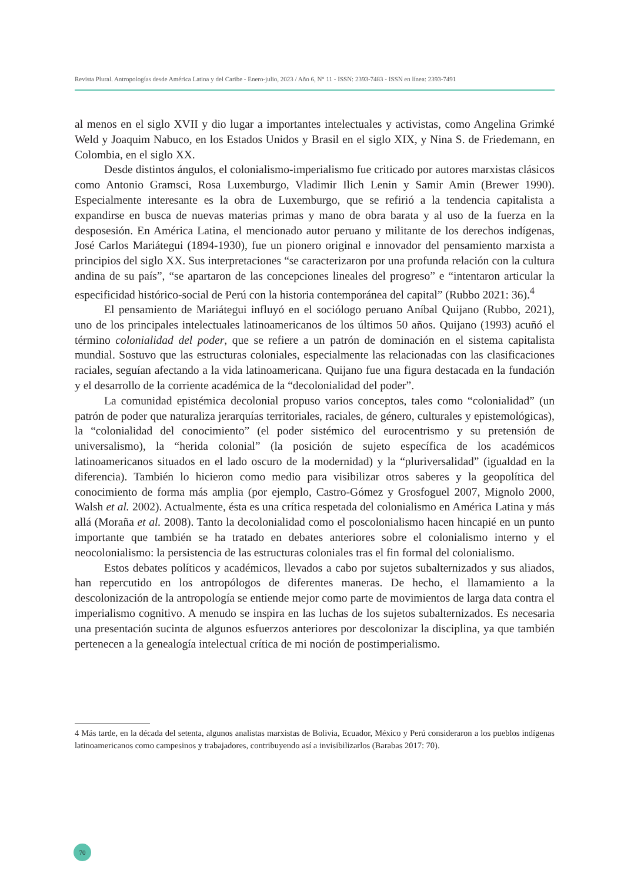Revista Plural. Antropologías desde América Latina y del Caribe - Enero-julio, 2023 / Año 6, N° 11 - ISSN: 2393-7483 - ISSN en línea: 2393-7491
al menos en el siglo XVII y dio lugar a importantes intelectuales y activistas, como Angelina Grimké Weld y Joaquim Nabuco, en los Estados Unidos y Brasil en el siglo XIX, y Nina S. de Friedemann, en Colombia, en el siglo XX.
Desde distintos ángulos, el colonialismo-imperialismo fue criticado por autores marxistas clásicos como Antonio Gramsci, Rosa Luxemburgo, Vladimir Ilich Lenin y Samir Amin (Brewer 1990). Especialmente interesante es la obra de Luxemburgo, que se refirió a la tendencia capitalista a expandirse en busca de nuevas materias primas y mano de obra barata y al uso de la fuerza en la desposesión. En América Latina, el mencionado autor peruano y militante de los derechos indígenas, José Carlos Mariátegui (1894-1930), fue un pionero original e innovador del pensamiento marxista a principios del siglo XX. Sus interpretaciones “se caracterizaron por una profunda relación con la cultura andina de su país”, “se apartaron de las concepciones lineales del progreso” e “intentaron articular la especificidad histórico-social de Perú con la historia contemporánea del capital” (Rubbo 2021: 36).<sup>4</sup>
El pensamiento de Mariátegui influyó en el sociólogo peruano Aníbal Quijano (Rubbo, 2021), uno de los principales intelectuales latinoamericanos de los últimos 50 años. Quijano (1993) acuñó el término colonialidad del poder, que se refiere a un patrón de dominación en el sistema capitalista mundial. Sostuvo que las estructuras coloniales, especialmente las relacionadas con las clasificaciones raciales, seguían afectando a la vida latinoamericana. Quijano fue una figura destacada en la fundación y el desarrollo de la corriente académica de la “decolonialidad del poder”.
La comunidad epistémica decolonial propuso varios conceptos, tales como “colonialidad” (un patrón de poder que naturaliza jerarquías territoriales, raciales, de género, culturales y epistemológicas), la “colonialidad del conocimiento” (el poder sistémico del eurocentrismo y su pretensión de universalismo), la “herida colonial” (la posición de sujeto específica de los académicos latinoamericanos situados en el lado oscuro de la modernidad) y la “pluriversalidad” (igualdad en la diferencia). También lo hicieron como medio para visibilizar otros saberes y la geopolítica del conocimiento de forma más amplia (por ejemplo, Castro-Gómez y Grosfoguel 2007, Mignolo 2000, Walsh et al. 2002). Actualmente, ésta es una crítica respetada del colonialismo en América Latina y más allá (Moraña et al. 2008). Tanto la decolonialidad como el poscolonialismo hacen hincapié en un punto importante que también se ha tratado en debates anteriores sobre el colonialismo interno y el neocolonialismo: la persistencia de las estructuras coloniales tras el fin formal del colonialismo.
Estos debates políticos y académicos, llevados a cabo por sujetos subalternizados y sus aliados, han repercutido en los antropólogos de diferentes maneras. De hecho, el llamamiento a la descolonización de la antropología se entiende mejor como parte de movimientos de larga data contra el imperialismo cognitivo. A menudo se inspira en las luchas de los sujetos subalternizados. Es necesaria una presentación sucinta de algunos esfuerzos anteriores por descolonizar la disciplina, ya que también pertenecen a la genealogía intelectual crítica de mi noción de postimperialismo.
4 Más tarde, en la década del setenta, algunos analistas marxistas de Bolivia, Ecuador, México y Perú consideraron a los pueblos indígenas latinoamericanos como campesinos y trabajadores, contribuyendo así a invisibilizarlos (Barabas 2017: 70).
70